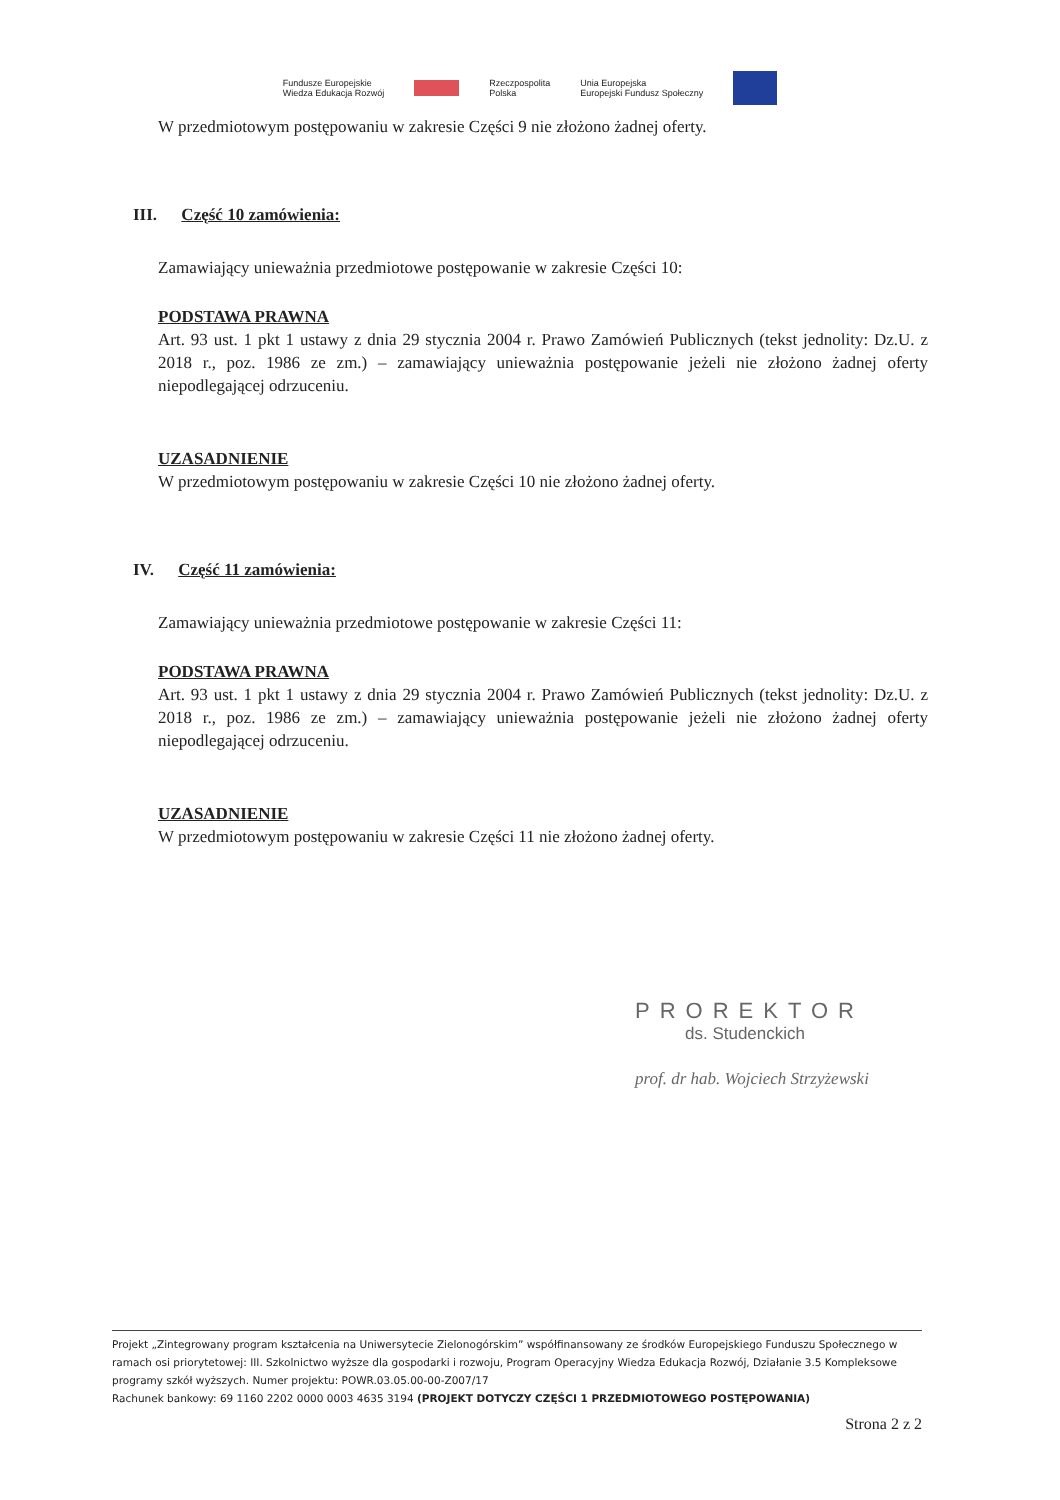Fundusze Europejskie
Wiedza Edukacja Rozwój Rzeczpospolita
Polska Unia Europejska
Europejski Fundusz Społeczny
W przedmiotowym postępowaniu w zakresie Części 9 nie złożono żadnej oferty.
III. Część 10 zamówienia:
Zamawiający unieważnia przedmiotowe postępowanie w zakresie Części 10:
PODSTAWA PRAWNA
Art. 93 ust. 1 pkt 1 ustawy z dnia 29 stycznia 2004 r. Prawo Zamówień Publicznych (tekst jednolity: Dz.U. z 2018 r., poz. 1986 ze zm.) – zamawiający unieważnia postępowanie jeżeli nie złożono żadnej oferty niepodlegającej odrzuceniu.
UZASADNIENIE
W przedmiotowym postępowaniu w zakresie Części 10 nie złożono żadnej oferty.
IV. Część 11 zamówienia:
Zamawiający unieważnia przedmiotowe postępowanie w zakresie Części 11:
PODSTAWA PRAWNA
Art. 93 ust. 1 pkt 1 ustawy z dnia 29 stycznia 2004 r. Prawo Zamówień Publicznych (tekst jednolity: Dz.U. z 2018 r., poz. 1986 ze zm.) – zamawiający unieważnia postępowanie jeżeli nie złożono żadnej oferty niepodlegającej odrzuceniu.
UZASADNIENIE
W przedmiotowym postępowaniu w zakresie Części 11 nie złożono żadnej oferty.
PROREKTOR
ds. Studenckich
prof. dr hab. Wojciech Strzyżewski
Projekt „Zintegrowany program kształcenia na Uniwersytecie Zielonogórskim” współfinansowany ze środków Europejskiego Funduszu Społecznego w ramach osi priorytetowej: III. Szkolnictwo wyższe dla gospodarki i rozwoju, Program Operacyjny Wiedza Edukacja Rozwój, Działanie 3.5 Kompleksowe programy szkół wyższych. Numer projektu: POWR.03.05.00-00-Z007/17
Rachunek bankowy: 69 1160 2202 0000 0003 4635 3194 (PROJEKT DOTYCZY CZĘŚCI 1 PRZEDMIOTOWEGO POSTĘPOWANIA)
Strona 2 z 2